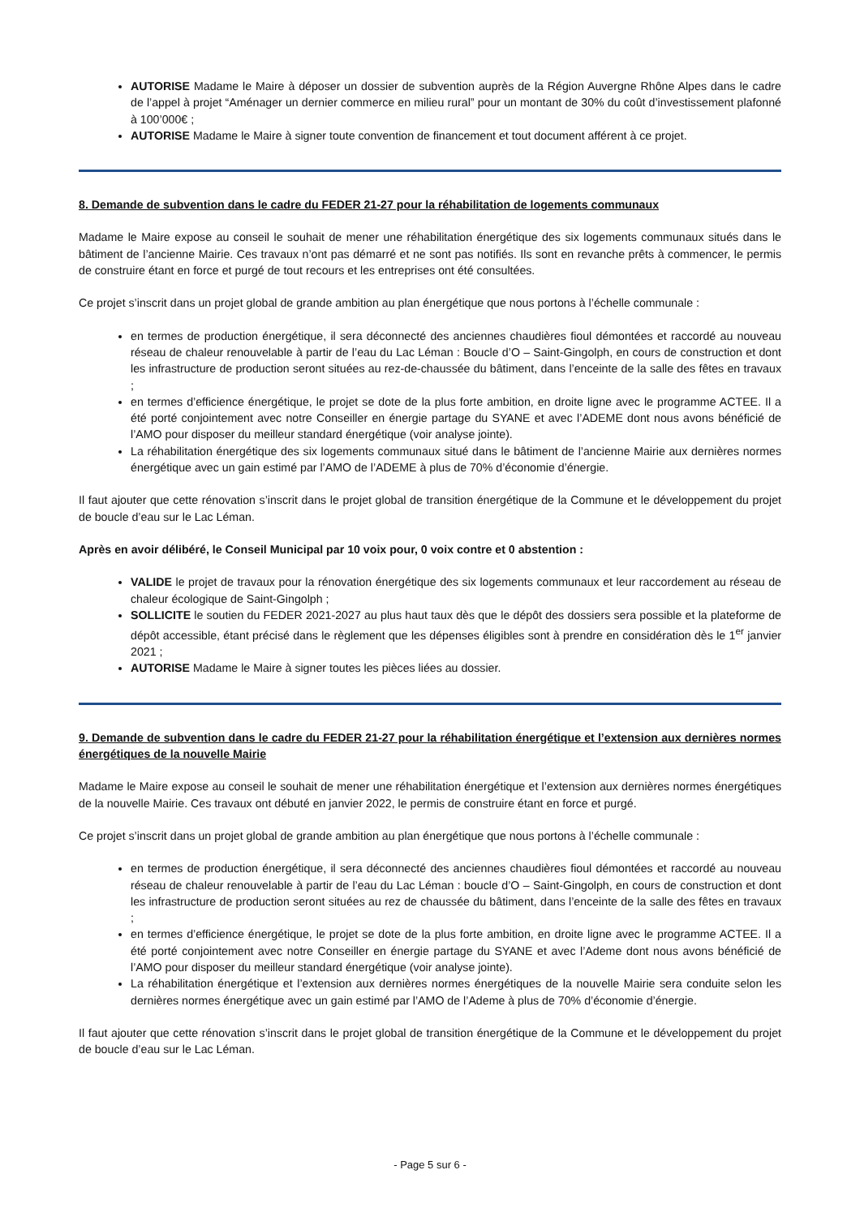AUTORISE Madame le Maire à déposer un dossier de subvention auprès de la Région Auvergne Rhône Alpes dans le cadre de l’appel à projet “Aménager un dernier commerce en milieu rural” pour un montant de 30% du coût d’investissement plafonné à 100’000€ ;
AUTORISE Madame le Maire à signer toute convention de financement et tout document afférent à ce projet.
8. Demande de subvention dans le cadre du FEDER 21-27 pour la réhabilitation de logements communaux
Madame le Maire expose au conseil le souhait de mener une réhabilitation énergétique des six logements communaux situés dans le bâtiment de l’ancienne Mairie. Ces travaux n’ont pas démarré et ne sont pas notifiés. Ils sont en revanche prêts à commencer, le permis de construire étant en force et purgé de tout recours et les entreprises ont été consultées.
Ce projet s’inscrit dans un projet global de grande ambition au plan énergétique que nous portons à l’échelle communale :
en termes de production énergétique, il sera déconnecté des anciennes chaudières fioul démontées et raccordé au nouveau réseau de chaleur renouvelable à partir de l’eau du Lac Léman : Boucle d’O – Saint-Gingolph, en cours de construction et dont les infrastructure de production seront situées au rez-de-chaussée du bâtiment, dans l’enceinte de la salle des fêtes en travaux ;
en termes d’efficience énergétique, le projet se dote de la plus forte ambition, en droite ligne avec le programme ACTEE. Il a été porté conjointement avec notre Conseiller en énergie partage du SYANE et avec l’ADEME dont nous avons bénéficié de l’AMO pour disposer du meilleur standard énergétique (voir analyse jointe).
La réhabilitation énergétique des six logements communaux situé dans le bâtiment de l’ancienne Mairie aux dernières normes énergétique avec un gain estimé par l’AMO de l’ADEME à plus de 70% d’économie d’énergie.
Il faut ajouter que cette rénovation s’inscrit dans le projet global de transition énergétique de la Commune et le développement du projet de boucle d’eau sur le Lac Léman.
Après en avoir délibéré, le Conseil Municipal par 10 voix pour, 0 voix contre et 0 abstention :
VALIDE le projet de travaux pour la rénovation énergétique des six logements communaux et leur raccordement au réseau de chaleur écologique de Saint-Gingolph ;
SOLLICITE le soutien du FEDER 2021-2027 au plus haut taux dès que le dépôt des dossiers sera possible et la plateforme de dépôt accessible, étant précisé dans le règlement que les dépenses éligibles sont à prendre en considération dès le 1<sup>er</sup> janvier 2021 ;
AUTORISE Madame le Maire à signer toutes les pièces liées au dossier.
9. Demande de subvention dans le cadre du FEDER 21-27 pour la réhabilitation énergétique et l’extension aux dernières normes énergétiques de la nouvelle Mairie
Madame le Maire expose au conseil le souhait de mener une réhabilitation énergétique et l’extension aux dernières normes énergétiques de la nouvelle Mairie. Ces travaux ont débuté en janvier 2022, le permis de construire étant en force et purgé.
Ce projet s’inscrit dans un projet global de grande ambition au plan énergétique que nous portons à l’échelle communale :
en termes de production énergétique, il sera déconnecté des anciennes chaudières fioul démontées et raccordé au nouveau réseau de chaleur renouvelable à partir de l’eau du Lac Léman : boucle d’O – Saint-Gingolph, en cours de construction et dont les infrastructure de production seront situées au rez de chaussée du bâtiment, dans l’enceinte de la salle des fêtes en travaux ;
en termes d’efficience énergétique, le projet se dote de la plus forte ambition, en droite ligne avec le programme ACTEE. Il a été porté conjointement avec notre Conseiller en énergie partage du SYANE et avec l’Ademe dont nous avons bénéficié de l’AMO pour disposer du meilleur standard énergétique (voir analyse jointe).
La réhabilitation énergétique et l’extension aux dernières normes énergétiques de la nouvelle Mairie sera conduite selon les dernières normes énergétique avec un gain estimé par l’AMO de l’Ademe à plus de 70% d’économie d’énergie.
Il faut ajouter que cette rénovation s’inscrit dans le projet global de transition énergétique de la Commune et le développement du projet de boucle d’eau sur le Lac Léman.
- Page 5 sur 6 -